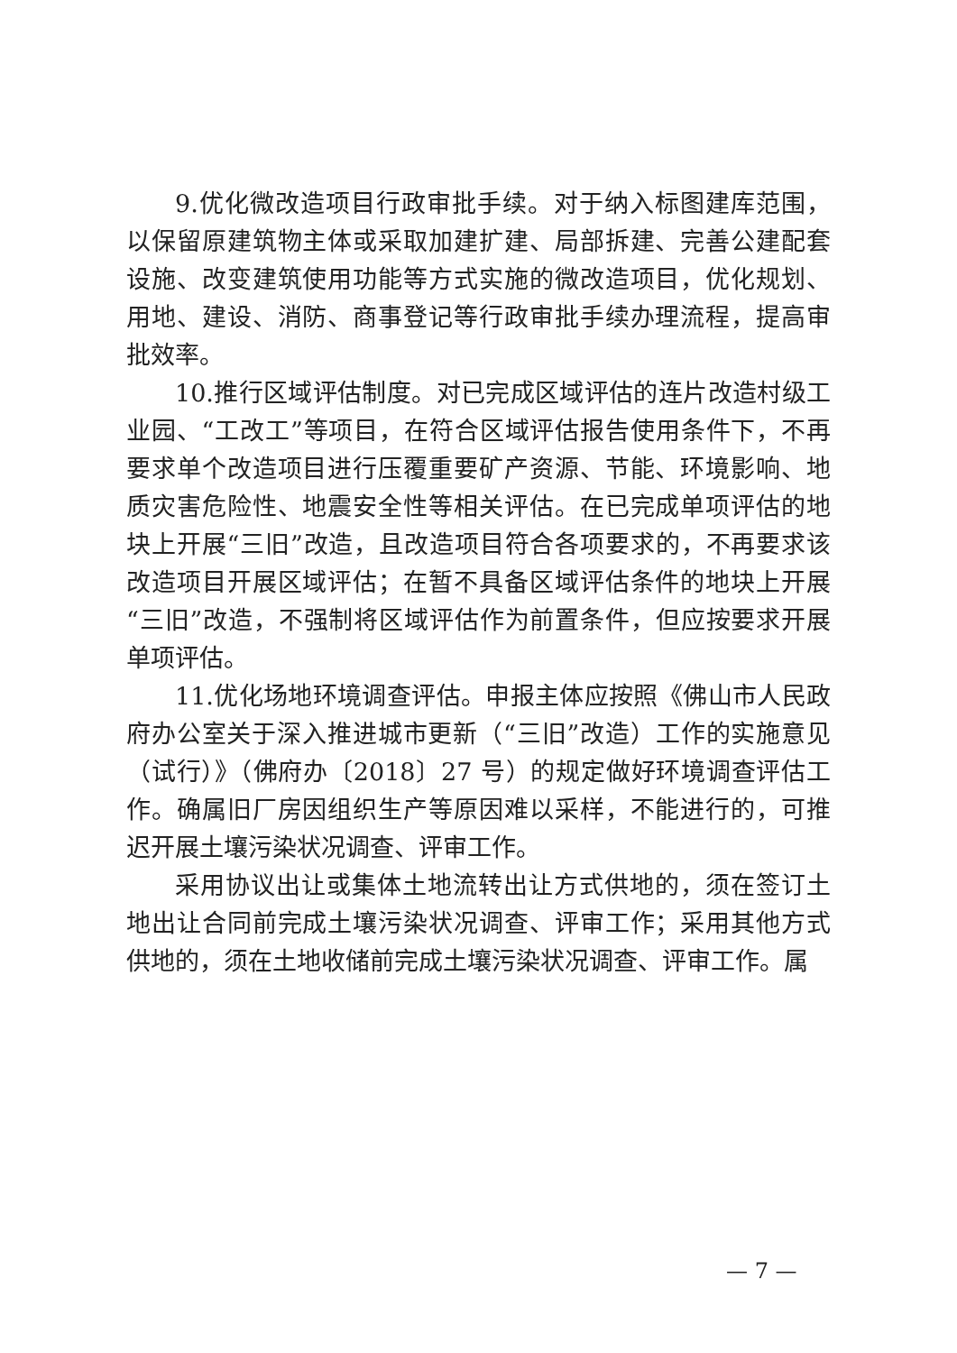9.优化微改造项目行政审批手续。对于纳入标图建库范围，以保留原建筑物主体或采取加建扩建、局部拆建、完善公建配套设施、改变建筑使用功能等方式实施的微改造项目，优化规划、用地、建设、消防、商事登记等行政审批手续办理流程，提高审批效率。
10.推行区域评估制度。对已完成区域评估的连片改造村级工业园、“工改工”等项目，在符合区域评估报告使用条件下，不再要求单个改造项目进行压覆重要矿产资源、节能、环境影响、地质灾害危险性、地震安全性等相关评估。在已完成单项评估的地块上开展“三旧”改造，且改造项目符合各项要求的，不再要求该改造项目开展区域评估；在暂不具备区域评估条件的地块上开展“三旧”改造，不强制将区域评估作为前置条件，但应按要求开展单项评估。
11.优化场地环境调查评估。申报主体应按照《佛山市人民政府办公室关于深入推进城市更新（“三旧”改造）工作的实施意见（试行）》（佛府办〔2018〕27 号）的规定做好环境调查评估工作。确属旧厂房因组织生产等原因难以采样，不能进行的，可推迟开展土壤污染状况调查、评审工作。
采用协议出让或集体土地流转出让方式供地的，须在签订土地出让合同前完成土壤污染状况调查、评审工作；采用其他方式供地的，须在土地收储前完成土壤污染状况调查、评审工作。属
— 7 —